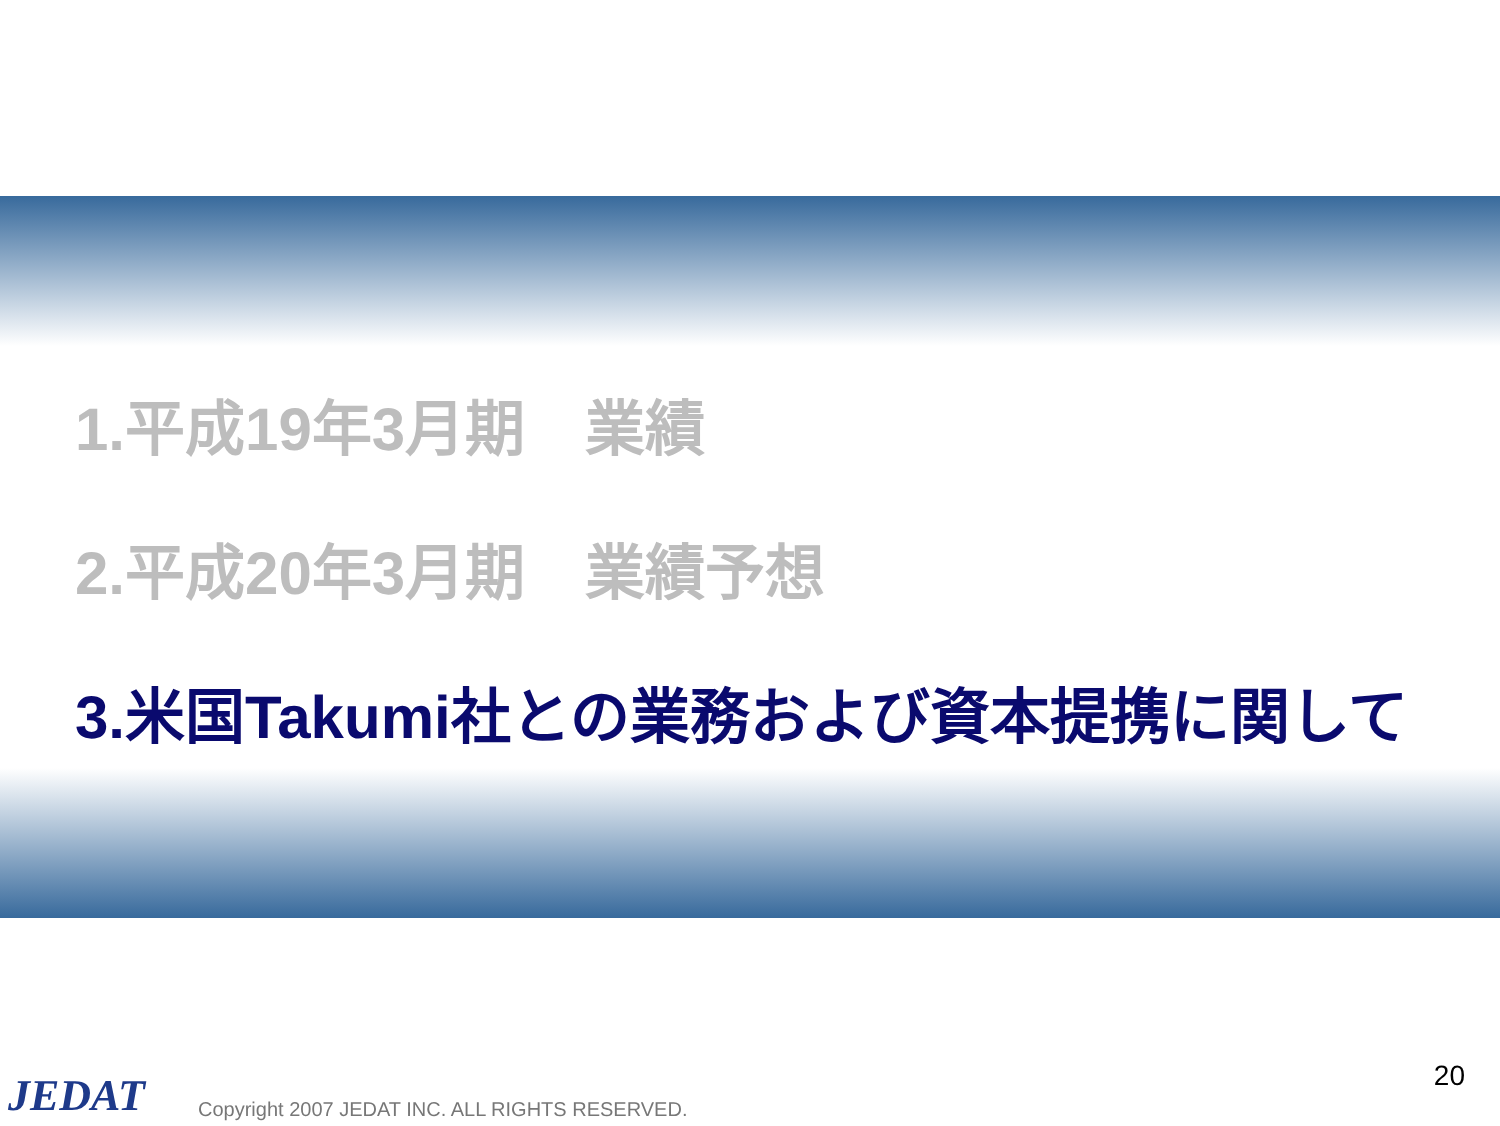1.平成19年3月期　業績
2.平成20年3月期　業績予想
3.米国Takumi社との業務および資本提携に関して
20
JEDAT
Copyright 2007 JEDAT INC. ALL RIGHTS RESERVED.